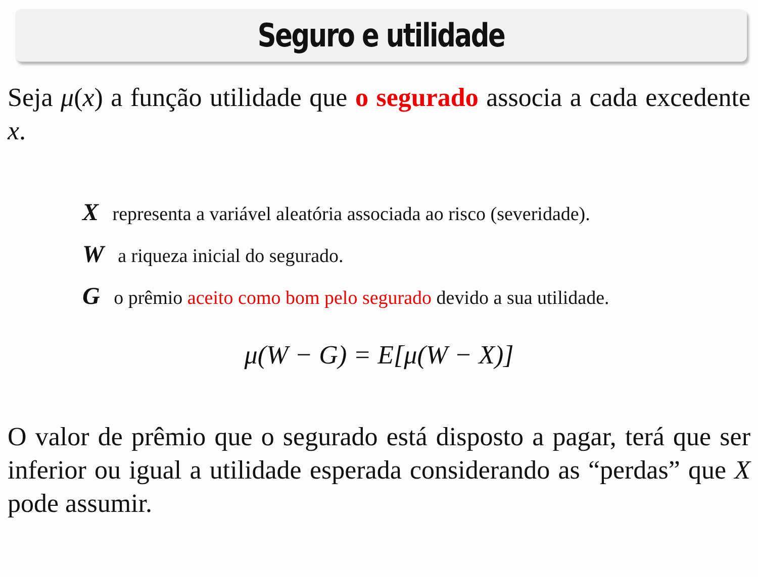Seguro e utilidade
Seja μ(x) a função utilidade que o segurado associa a cada excedente x.
X representa a variável aleatória associada ao risco (severidade).
W a riqueza inicial do segurado.
G o prêmio aceito como bom pelo segurado devido a sua utilidade.
μ(W − G) = E[μ(W − X)]
O valor de prêmio que o segurado está disposto a pagar, terá que ser inferior ou igual a utilidade esperada considerando as “perdas” que X pode assumir.